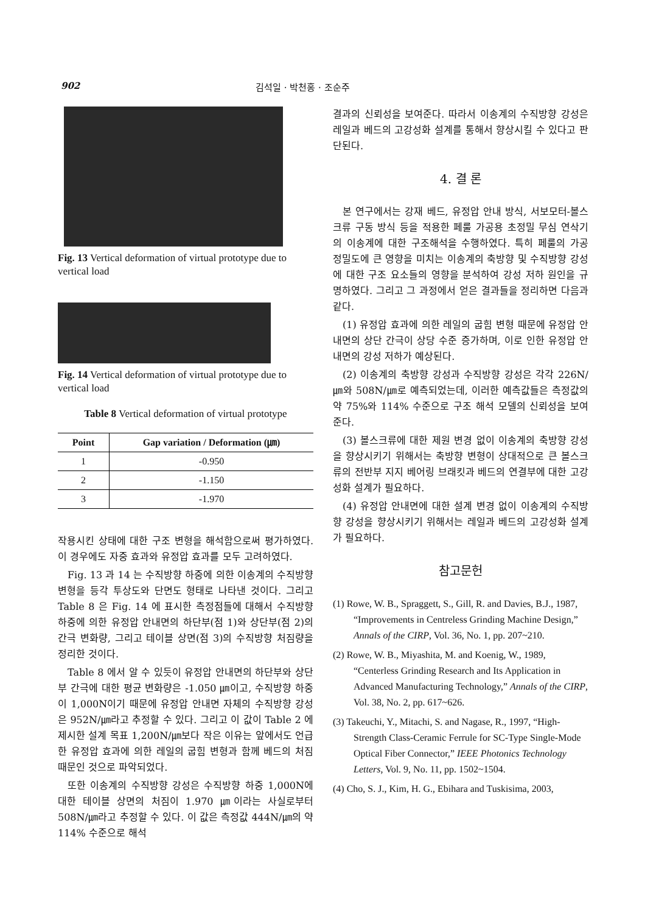902 김석일 · 박천홍 · 조순주
Fig. 13 Vertical deformation of virtual prototype due to vertical load
Fig. 14 Vertical deformation of virtual prototype due to vertical load
Table 8 Vertical deformation of virtual prototype
| Point | Gap variation / Deformation (㎛) |
| --- | --- |
| 1 | -0.950 |
| 2 | -1.150 |
| 3 | -1.970 |
작용시킨 상태에 대한 구조 변형을 해석함으로써 평가하였다. 이 경우에도 자중 효과와 유정압 효과를 모두 고려하였다.
Fig. 13 과 14 는 수직방향 하중에 의한 이송계의 수직방향 변형을 등각 투상도와 단면도 형태로 나타낸 것이다. 그리고 Table 8 은 Fig. 14 에 표시한 측정점들에 대해서 수직방향 하중에 의한 유정압 안내면의 하단부(점 1)와 상단부(점 2)의 간극 변화량, 그리고 테이블 상면(점 3)의 수직방향 처짐량을 정리한 것이다.
Table 8 에서 알 수 있듯이 유정압 안내면의 하단부와 상단부 간극에 대한 평균 변화량은 -1.050 ㎛이고, 수직방향 하중이 1,000N이기 때문에 유정압 안내면 자체의 수직방향 강성은 952N/㎛라고 추정할 수 있다. 그리고 이 값이 Table 2 에 제시한 설계 목표 1,200N/㎛보다 작은 이유는 앞에서도 언급한 유정압 효과에 의한 레일의 굽힘 변형과 함께 베드의 처짐 때문인 것으로 파악되었다.
또한 이송계의 수직방향 강성은 수직방향 하중 1,000N에 대한 테이블 상면의 처짐이 1.970 ㎛이라는 사실로부터 508N/㎛라고 추정할 수 있다. 이 값은 측정값 444N/㎛의 약 114% 수준으로 해석
결과의 신뢰성을 보여준다. 따라서 이송계의 수직방향 강성은 레일과 베드의 고강성화 설계를 통해서 향상시킬 수 있다고 판단된다.
4. 결 론
본 연구에서는 강재 베드, 유정압 안내 방식, 서보모터-볼스크류 구동 방식 등을 적용한 페룰 가공용 초정밀 무심 연삭기의 이송계에 대한 구조해석을 수행하였다. 특히 페룰의 가공 정밀도에 큰 영향을 미치는 이송계의 축방향 및 수직방향 강성에 대한 구조 요소들의 영향을 분석하여 강성 저하 원인을 규명하였다. 그리고 그 과정에서 얻은 결과들을 정리하면 다음과 같다.
(1) 유정압 효과에 의한 레일의 굽힘 변형 때문에 유정압 안내면의 상단 간극이 상당 수준 증가하며, 이로 인한 유정압 안내면의 강성 저하가 예상된다.
(2) 이송계의 축방향 강성과 수직방향 강성은 각각 226N/㎛와 508N/㎛로 예측되었는데, 이러한 예측값들은 측정값의 약 75%와 114% 수준으로 구조 해석 모델의 신뢰성을 보여준다.
(3) 볼스크류에 대한 제원 변경 없이 이송계의 축방향 강성을 향상시키기 위해서는 축방향 변형이 상대적으로 큰 볼스크류의 전반부 지지 베어링 브래킷과 베드의 연결부에 대한 고강성화 설계가 필요하다.
(4) 유정압 안내면에 대한 설계 변경 없이 이송계의 수직방향 강성을 향상시키기 위해서는 레일과 베드의 고강성화 설계가 필요하다.
참고문헌
(1) Rowe, W. B., Spraggett, S., Gill, R. and Davies, B.J., 1987, “Improvements in Centreless Grinding Machine Design,” Annals of the CIRP, Vol. 36, No. 1, pp. 207~210.
(2) Rowe, W. B., Miyashita, M. and Koenig, W., 1989, “Centerless Grinding Research and Its Application in Advanced Manufacturing Technology,” Annals of the CIRP, Vol. 38, No. 2, pp. 617~626.
(3) Takeuchi, Y., Mitachi, S. and Nagase, R., 1997, “High-Strength Class-Ceramic Ferrule for SC-Type Single-Mode Optical Fiber Connector,” IEEE Photonics Technology Letters, Vol. 9, No. 11, pp. 1502~1504.
(4) Cho, S. J., Kim, H. G., Ebihara and Tuskisima, 2003,